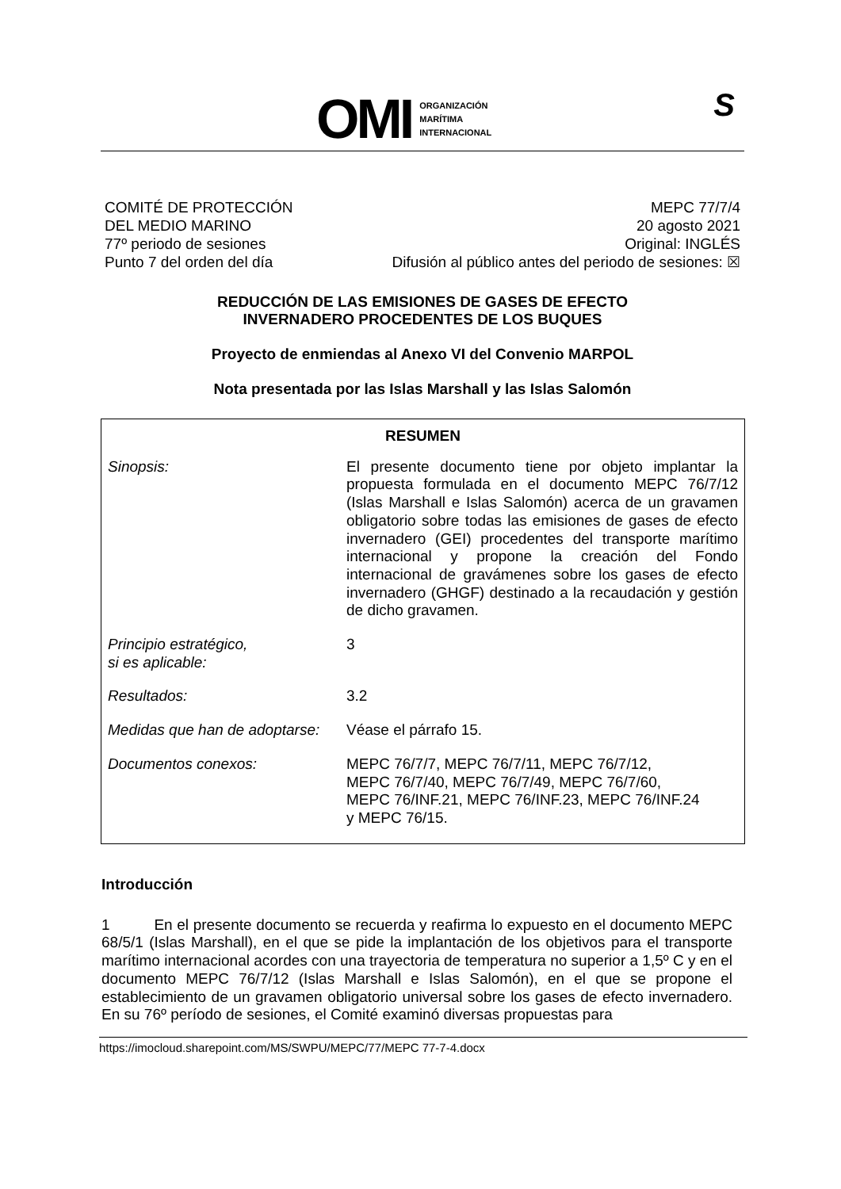OMI
ORGANIZACIÓN
MARÍTIMA
INTERNACIONAL
S
COMITÉ DE PROTECCIÓN
DEL MEDIO MARINO
77º periodo de sesiones
Punto 7 del orden del día
MEPC 77/7/4
20 agosto 2021
Original: INGLÉS
Difusión al público antes del periodo de sesiones: ☒
REDUCCIÓN DE LAS EMISIONES DE GASES DE EFECTO
INVERNADERO PROCEDENTES DE LOS BUQUES
Proyecto de enmiendas al Anexo VI del Convenio MARPOL
Nota presentada por las Islas Marshall y las Islas Salomón
| RESUMEN | |
| --- | --- |
| Sinopsis: | El presente documento tiene por objeto implantar la propuesta formulada en el documento MEPC 76/7/12 (Islas Marshall e Islas Salomón) acerca de un gravamen obligatorio sobre todas las emisiones de gases de efecto invernadero (GEI) procedentes del transporte marítimo internacional y propone la creación del Fondo internacional de gravámenes sobre los gases de efecto invernadero (GHGF) destinado a la recaudación y gestión de dicho gravamen. |
| Principio estratégico, si es aplicable: | 3 |
| Resultados: | 3.2 |
| Medidas que han de adoptarse: | Véase el párrafo 15. |
| Documentos conexos: | MEPC 76/7/7, MEPC 76/7/11, MEPC 76/7/12, MEPC 76/7/40, MEPC 76/7/49, MEPC 76/7/60, MEPC 76/INF.21, MEPC 76/INF.23, MEPC 76/INF.24 y MEPC 76/15. |
Introducción
1 En el presente documento se recuerda y reafirma lo expuesto en el documento MEPC 68/5/1 (Islas Marshall), en el que se pide la implantación de los objetivos para el transporte marítimo internacional acordes con una trayectoria de temperatura no superior a 1,5º C y en el documento MEPC 76/7/12 (Islas Marshall e Islas Salomón), en el que se propone el establecimiento de un gravamen obligatorio universal sobre los gases de efecto invernadero. En su 76º período de sesiones, el Comité examinó diversas propuestas para
https://imocloud.sharepoint.com/MS/SWPU/MEPC/77/MEPC 77-7-4.docx